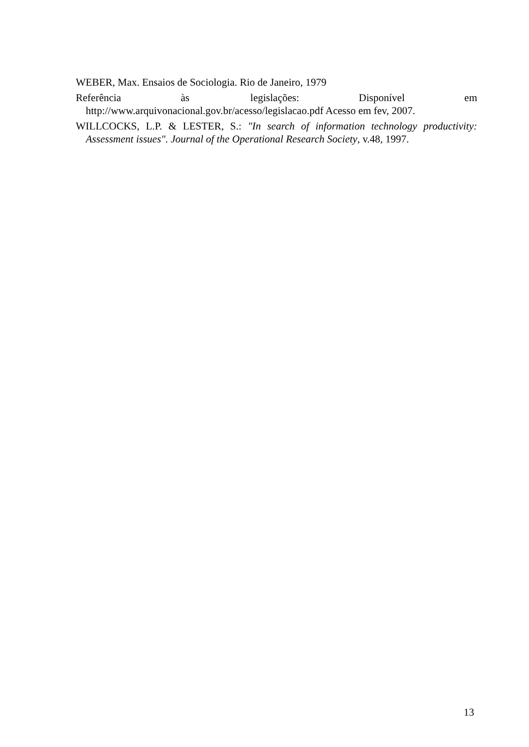WEBER, Max. Ensaios de Sociologia. Rio de Janeiro, 1979
Referência às legislações: Disponível em
http://www.arquivonacional.gov.br/acesso/legislacao.pdf Acesso em fev, 2007.
WILLCOCKS, L.P. & LESTER, S.: "In search of information technology productivity: Assessment issues". Journal of the Operational Research Society, v.48, 1997.
13